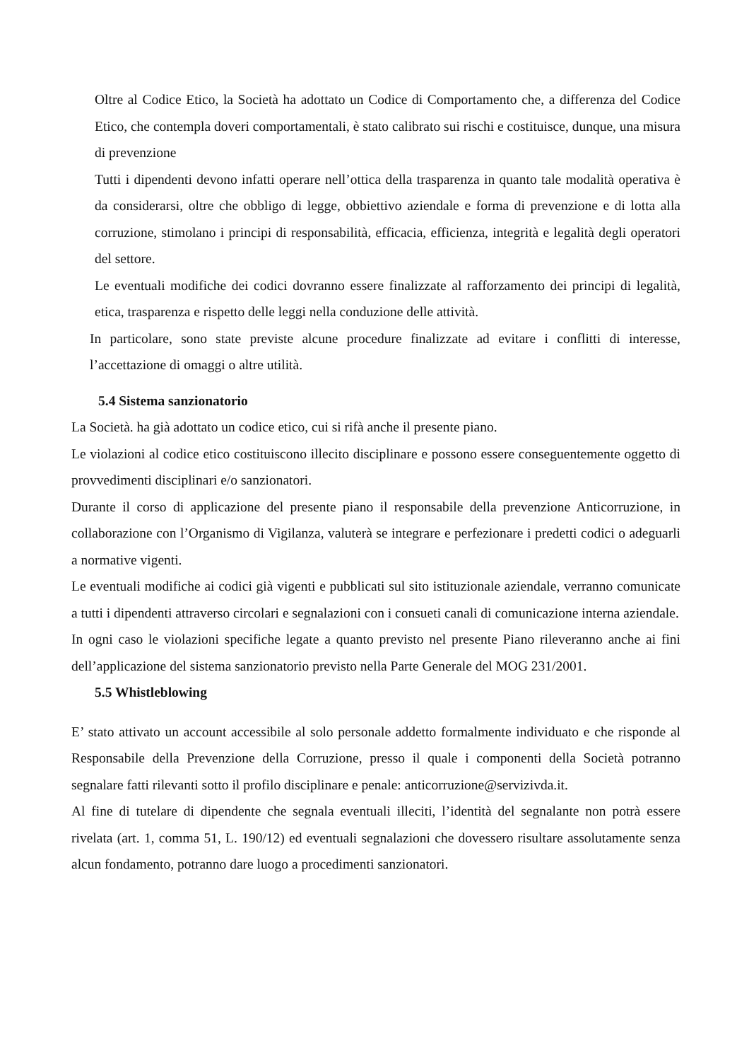Oltre al Codice Etico, la Società ha adottato un Codice di Comportamento che, a differenza del Codice Etico, che contempla doveri comportamentali, è stato calibrato sui rischi e costituisce, dunque, una misura di prevenzione
Tutti i dipendenti devono infatti operare nell’ottica della trasparenza in quanto tale modalità operativa è da considerarsi, oltre che obbligo di legge, obbiettivo aziendale e forma di prevenzione e di lotta alla corruzione, stimolano i principi di responsabilità, efficacia, efficienza, integrità e legalità degli operatori del settore.
Le eventuali modifiche dei codici dovranno essere finalizzate al rafforzamento dei principi di legalità, etica, trasparenza e rispetto delle leggi nella conduzione delle attività.
In particolare, sono state previste alcune procedure finalizzate ad evitare i conflitti di interesse, l’accettazione di omaggi o altre utilità.
5.4 Sistema sanzionatorio
La Società. ha già adottato un codice etico, cui si rifà anche il presente piano.
Le violazioni al codice etico costituiscono illecito disciplinare e possono essere conseguentemente oggetto di provvedimenti disciplinari e/o sanzionatori.
Durante il corso di applicazione del presente piano il responsabile della prevenzione Anticorruzione, in collaborazione con l’Organismo di Vigilanza, valuterà se integrare e perfezionare i predetti codici o adeguarli a normative vigenti.
Le eventuali modifiche ai codici già vigenti e pubblicati sul sito istituzionale aziendale, verranno comunicate a tutti i dipendenti attraverso circolari e segnalazioni con i consueti canali di comunicazione interna aziendale.
In ogni caso le violazioni specifiche legate a quanto previsto nel presente Piano rileveranno anche ai fini dell’applicazione del sistema sanzionatorio previsto nella Parte Generale del MOG 231/2001.
5.5 Whistleblowing
E’ stato attivato un account accessibile al solo personale addetto formalmente individuato e che risponde al Responsabile della Prevenzione della Corruzione, presso il quale i componenti della Società potranno segnalare fatti rilevanti sotto il profilo disciplinare e penale: anticorruzione@servizivda.it.
Al fine di tutelare di dipendente che segnala eventuali illeciti, l’identità del segnalante non potrà essere rivelata (art. 1, comma 51, L. 190/12) ed eventuali segnalazioni che dovessero risultare assolutamente senza alcun fondamento, potranno dare luogo a procedimenti sanzionatori.